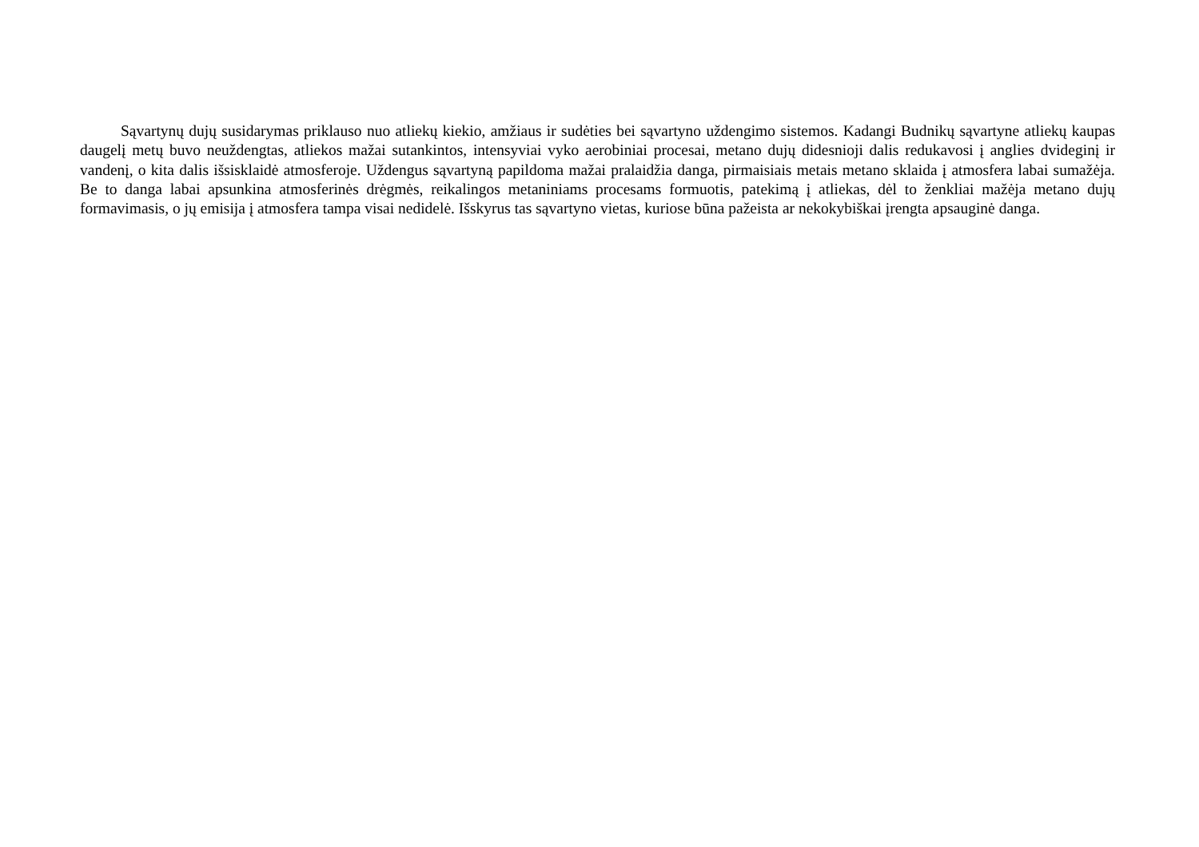Sąvartynų dujų susidarymas priklauso nuo atliekų kiekio, amžiaus ir sudėties bei sąvartyno uždengimo sistemos. Kadangi Budnikų sąvartyne atliekų kaupas daugelį metų buvo neuždengtas, atliekos mažai sutankintos, intensyviai vyko aerobiniai procesai, metano dujų didesnioji dalis redukavosi į anglies dvideginį ir vandenį, o kita dalis išsisklaidė atmosferoje. Uždengus sąvartyną papildoma mažai pralaidžia danga, pirmaisiais metais metano sklaida į atmosfera labai sumažėja. Be to danga labai apsunkina atmosferinės drėgmės, reikalingos metaniniams procesams formuotis, patekimą į atliekas, dėl to ženkliai mažėja metano dujų formavimasis, o jų emisija į atmosfera tampa visai nedidelė. Išskyrus tas sąvartyno vietas, kuriose būna pažeista ar nekokybiškai įrengta apsauginė danga.